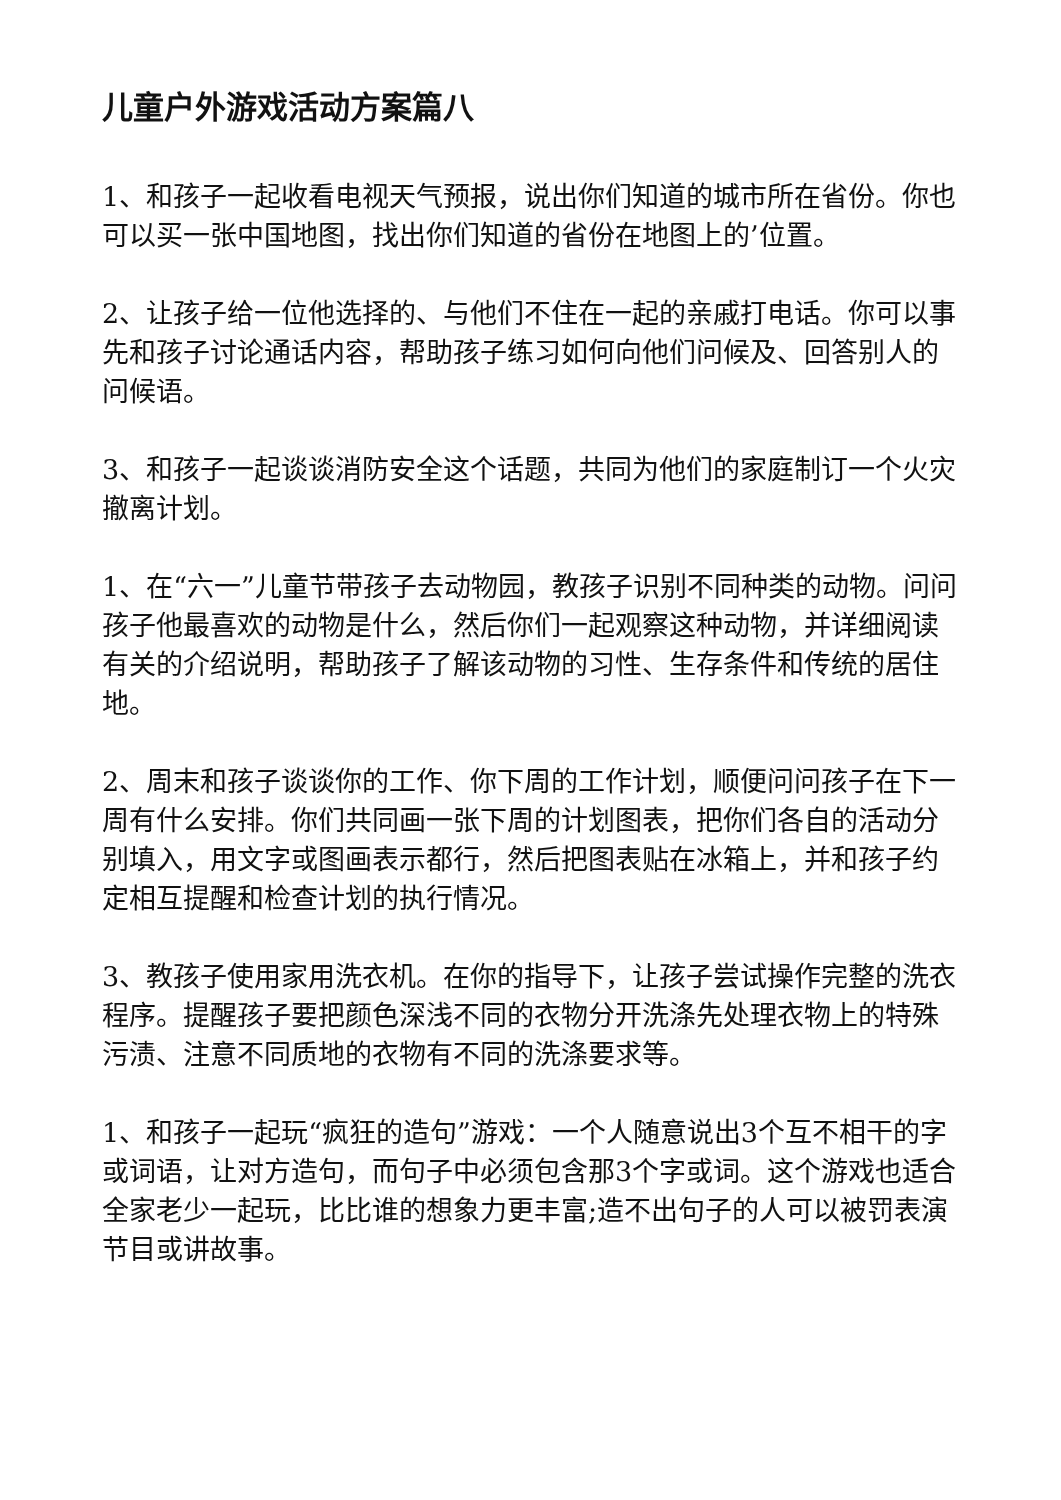儿童户外游戏活动方案篇八
1、和孩子一起收看电视天气预报，说出你们知道的城市所在省份。你也可以买一张中国地图，找出你们知道的省份在地图上的’位置。
2、让孩子给一位他选择的、与他们不住在一起的亲戚打电话。你可以事先和孩子讨论通话内容，帮助孩子练习如何向他们问候及、回答别人的问候语。
3、和孩子一起谈谈消防安全这个话题，共同为他们的家庭制订一个火灾撤离计划。
1、在“六一”儿童节带孩子去动物园，教孩子识别不同种类的动物。问问孩子他最喜欢的动物是什么，然后你们一起观察这种动物，并详细阅读有关的介绍说明，帮助孩子了解该动物的习性、生存条件和传统的居住地。
2、周末和孩子谈谈你的工作、你下周的工作计划，顺便问问孩子在下一周有什么安排。你们共同画一张下周的计划图表，把你们各自的活动分别填入，用文字或图画表示都行，然后把图表贴在冰箱上，并和孩子约定相互提醒和检查计划的执行情况。
3、教孩子使用家用洗衣机。在你的指导下，让孩子尝试操作完整的洗衣程序。提醒孩子要把颜色深浅不同的衣物分开洗涤先处理衣物上的特殊污渍、注意不同质地的衣物有不同的洗涤要求等。
1、和孩子一起玩“疯狂的造句”游戏：一个人随意说出3个互不相干的字或词语，让对方造句，而句子中必须包含那3个字或词。这个游戏也适合全家老少一起玩，比比谁的想象力更丰富;造不出句子的人可以被罚表演节目或讲故事。